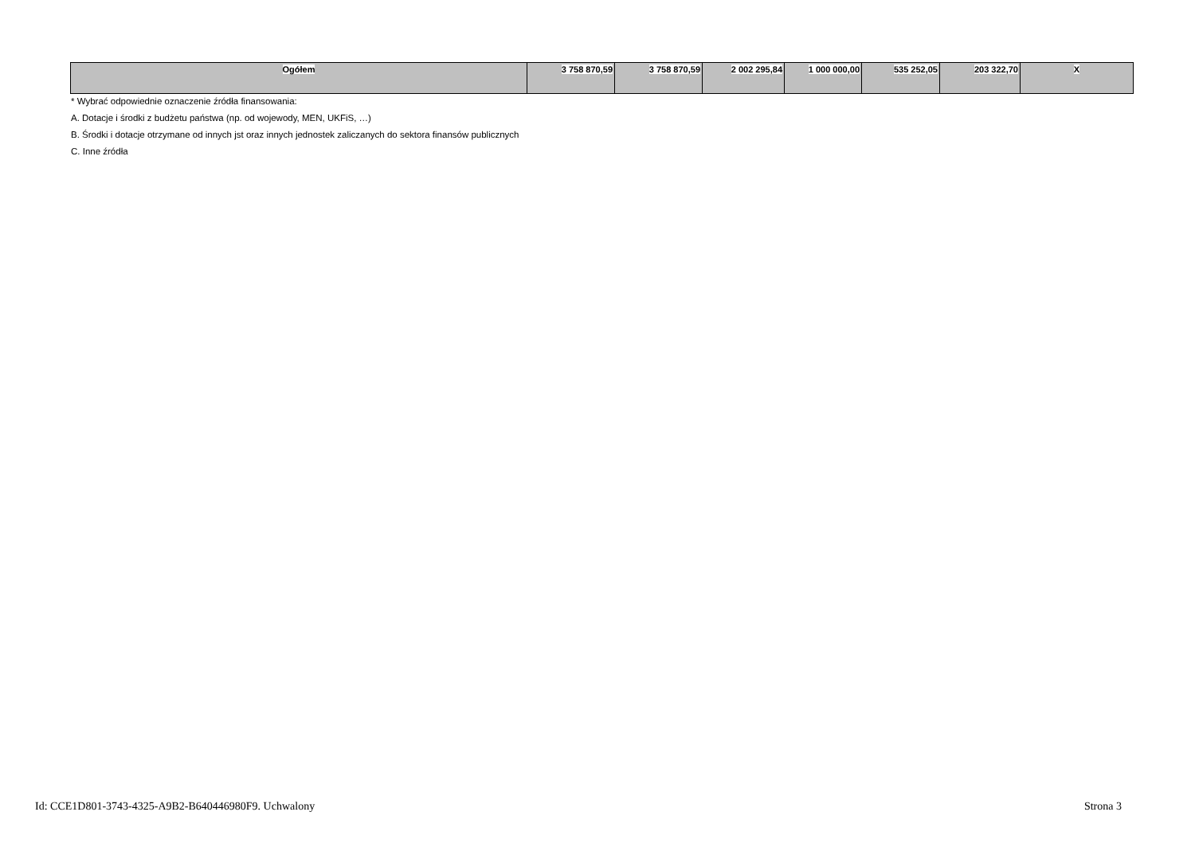| Ogółem | 3 758 870,59 | 3 758 870,59 | 2 002 295,84 | 1 000 000,00 | 535 252,05 | 203 322,70 | X |
* Wybrać odpowiednie oznaczenie źródła finansowania:
A. Dotacje i środki z budżetu państwa (np. od wojewody, MEN, UKFiS, …)
B. Środki i dotacje otrzymane od innych jst oraz innych jednostek zaliczanych do sektora finansów publicznych
C. Inne źródła
Id: CCE1D801-3743-4325-A9B2-B640446980F9. Uchwalony Strona 3